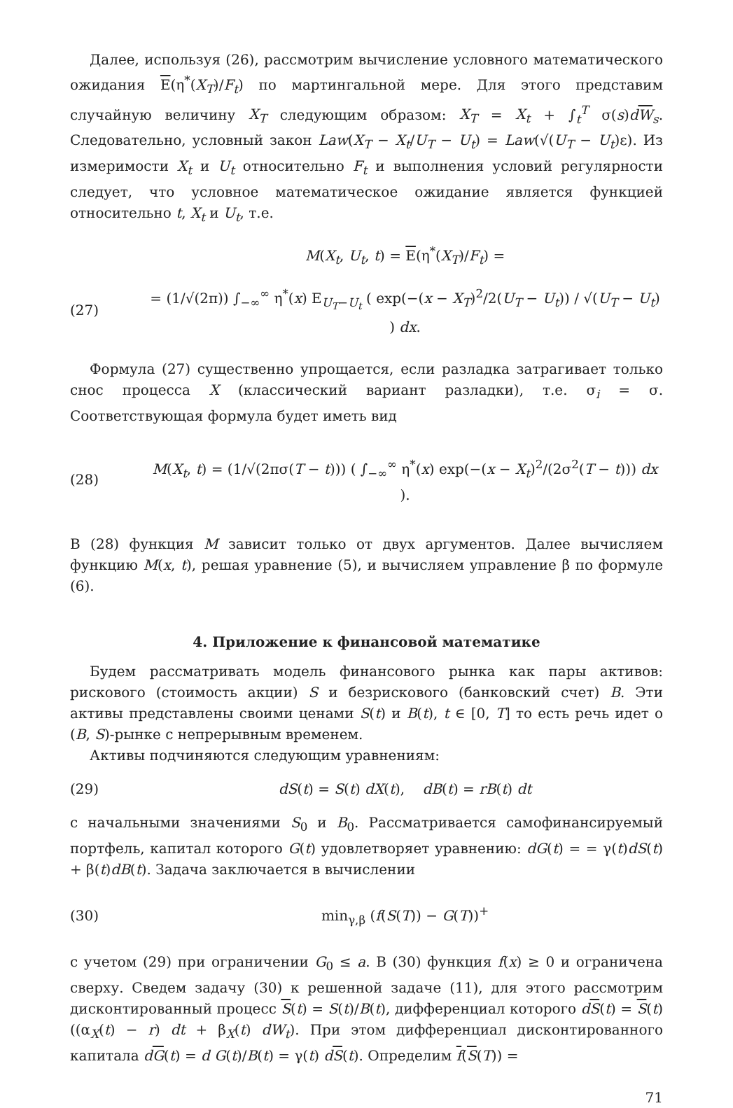Далее, используя (26), рассмотрим вычисление условного математического ожидания E(η<sup>*</sup>(X<sub>T</sub>)/F<sub>t</sub>) по мартингальной мере. Для этого представим случайную величину X<sub>T</sub> следующим образом: X<sub>T</sub> = X<sub>t</sub> + ∫<sub>t</sub><sup>T</sup> σ(s)dW<sub>s</sub>. Следовательно, условный закон Law(X<sub>T</sub> − X<sub>t</sub>/U<sub>T</sub> − U<sub>t</sub>) = Law(√(U<sub>T</sub> − U<sub>t</sub>)ε). Из измеримости X<sub>t</sub> и U<sub>t</sub> относительно F<sub>t</sub> и выполнения условий регулярности следует, что условное математическое ожидание является функцией относительно t, X<sub>t</sub> и U<sub>t</sub>, т.е.
M(X<sub>t</sub>, U<sub>t</sub>, t) = E(η<sup>*</sup>(X<sub>T</sub>)/F<sub>t</sub>) =
(27) = (1/√(2π)) ∫<sub>−∞</sub><sup>∞</sup> η<sup>*</sup>(x) E<sub>U<sub>T</sub>−U<sub>t</sub></sub> ( exp(−(x − X<sub>T</sub>)<sup>2</sup>/2(U<sub>T</sub> − U<sub>t</sub>)) / √(U<sub>T</sub> − U<sub>t</sub>) ) dx.
Формула (27) существенно упрощается, если разладка затрагивает только снос процесса X (классический вариант разладки), т.е. σ<sub>i</sub> = σ. Соответствующая формула будет иметь вид
(28) M(X<sub>t</sub>, t) = (1/√(2πσ(T − t))) ( ∫<sub>−∞</sub><sup>∞</sup> η<sup>*</sup>(x) exp(−(x − X<sub>t</sub>)<sup>2</sup>/(2σ<sup>2</sup>(T − t))) dx ).
В (28) функция M зависит только от двух аргументов. Далее вычисляем функцию M(x, t), решая уравнение (5), и вычисляем управление β по формуле (6).
4. Приложение к финансовой математике
Будем рассматривать модель финансового рынка как пары активов: рискового (стоимость акции) S и безрискового (банковский счет) B. Эти активы представлены своими ценами S(t) и B(t), t ∈ [0, T] то есть речь идет о (B, S)-рынке с непрерывным временем.
Активы подчиняются следующим уравнениям:
(29) dS(t) = S(t) dX(t), dB(t) = rB(t) dt
с начальными значениями S<sub>0</sub> и B<sub>0</sub>. Рассматривается самофинансируемый портфель, капитал которого G(t) удовлетворяет уравнению: dG(t) = = γ(t)dS(t) + β(t)dB(t). Задача заключается в вычислении
(30) min<sub>γ,β</sub> (f(S(T)) − G(T))<sup>+</sup>
с учетом (29) при ограничении G<sub>0</sub> ≤ a. В (30) функция f(x) ≥ 0 и ограничена сверху. Сведем задачу (30) к решенной задаче (11), для этого рассмотрим дисконтированный процесс S(t) = S(t)/B(t), дифференциал которого dS(t) = S(t)((α<sub>X</sub>(t) − r) dt + β<sub>X</sub>(t) dW<sub>t</sub>). При этом дифференциал дисконтированного капитала dG(t) = d G(t)/B(t) = γ(t) dS(t). Определим f(S(T)) =
71